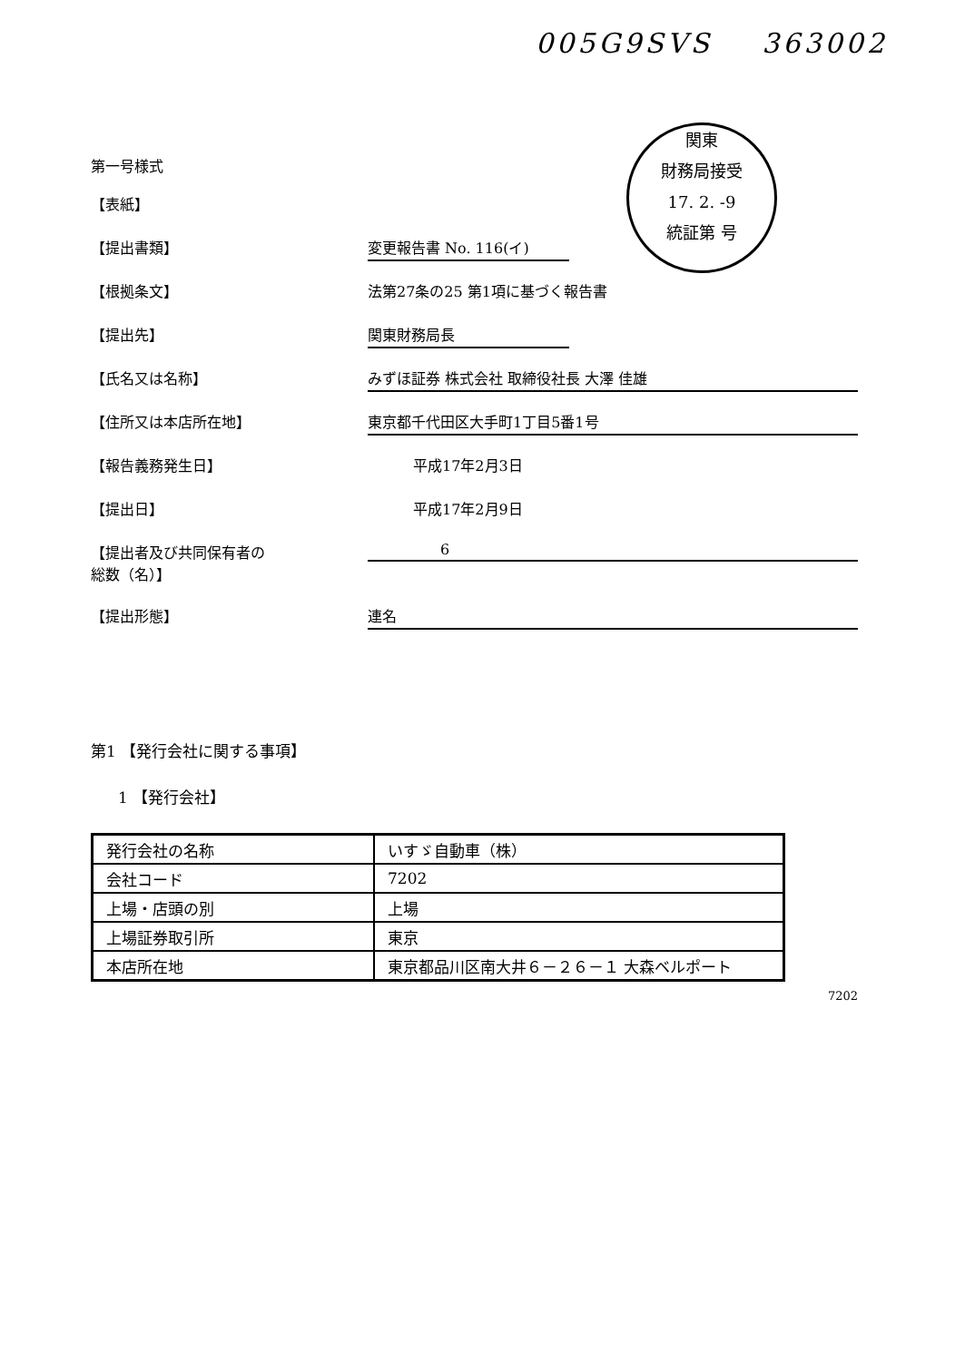005G9SVS 363002
関東
財務局接受
17. 2. -9
統証第 号
第一号様式
【表紙】
【提出書類】 変更報告書 No. 116(イ)
【根拠条文】 法第27条の25 第1項に基づく報告書
【提出先】 関東財務局長
【氏名又は名称】 みずほ証券 株式会社 取締役社長 大澤 佳雄
【住所又は本店所在地】 東京都千代田区大手町1丁目5番1号
【報告義務発生日】 平成17年2月3日
【提出日】 平成17年2月9日
【提出者及び共同保有者の
総数（名）】
6
【提出形態】 連名
第1 【発行会社に関する事項】
1 【発行会社】
| 発行会社の名称 | いすゞ自動車（株） |
| 会社コード | 7202 |
| 上場・店頭の別 | 上場 |
| 上場証券取引所 | 東京 |
| 本店所在地 | 東京都品川区南大井６－２６－１ 大森ベルポート |
7202